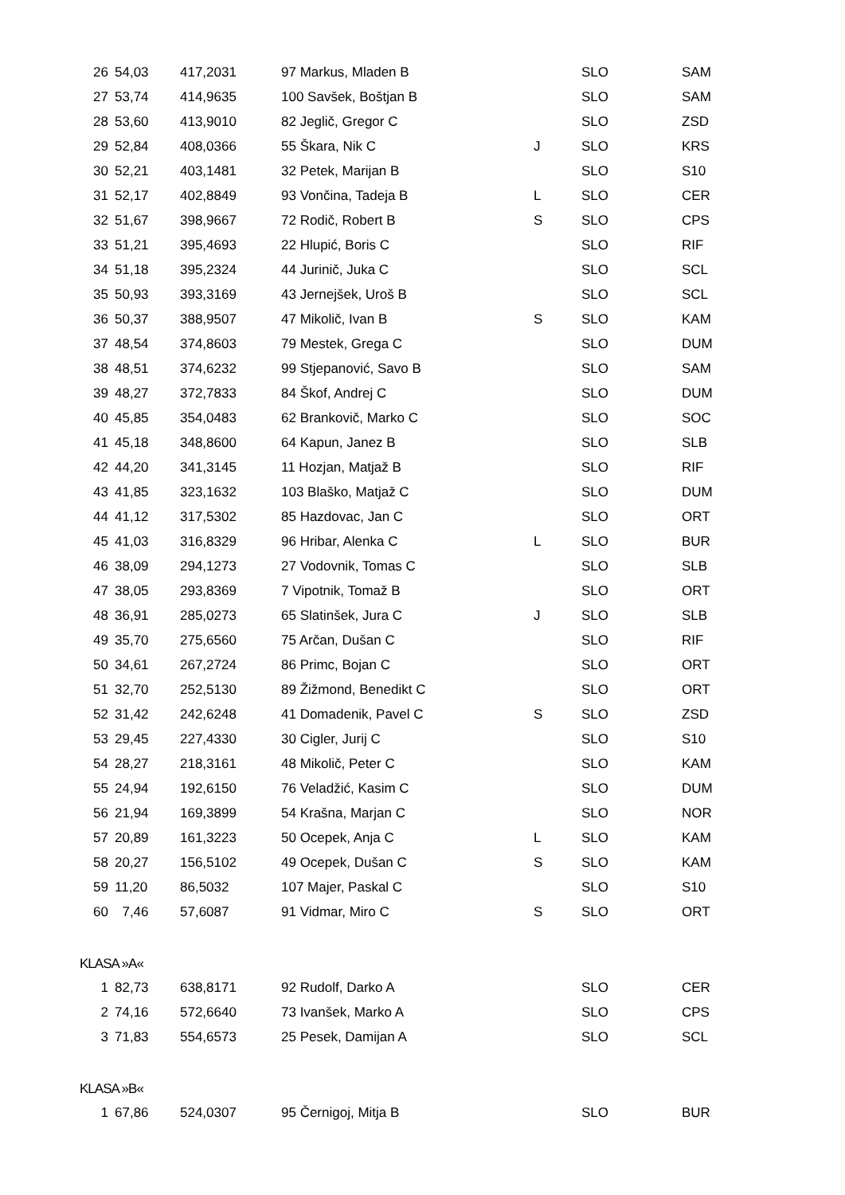| 26 | 54,03 | 417,2031 | 97 Markus, Mladen B | | SLO | SAM |
| 27 | 53,74 | 414,9635 | 100 Savšek, Boštjan B | | SLO | SAM |
| 28 | 53,60 | 413,9010 | 82 Jeglič, Gregor C | | SLO | ZSD |
| 29 | 52,84 | 408,0366 | 55 Škara, Nik C | J | SLO | KRS |
| 30 | 52,21 | 403,1481 | 32 Petek, Marijan B | | SLO | S10 |
| 31 | 52,17 | 402,8849 | 93 Vončina, Tadeja B | L | SLO | CER |
| 32 | 51,67 | 398,9667 | 72 Rodič, Robert B | S | SLO | CPS |
| 33 | 51,21 | 395,4693 | 22 Hlupić, Boris C | | SLO | RIF |
| 34 | 51,18 | 395,2324 | 44 Jurinič, Juka C | | SLO | SCL |
| 35 | 50,93 | 393,3169 | 43 Jernejšek, Uroš B | | SLO | SCL |
| 36 | 50,37 | 388,9507 | 47 Mikolič, Ivan B | S | SLO | KAM |
| 37 | 48,54 | 374,8603 | 79 Mestek, Grega C | | SLO | DUM |
| 38 | 48,51 | 374,6232 | 99 Stjepanović, Savo B | | SLO | SAM |
| 39 | 48,27 | 372,7833 | 84 Škof, Andrej C | | SLO | DUM |
| 40 | 45,85 | 354,0483 | 62 Brankovič, Marko C | | SLO | SOC |
| 41 | 45,18 | 348,8600 | 64 Kapun, Janez B | | SLO | SLB |
| 42 | 44,20 | 341,3145 | 11 Hozjan, Matjaž B | | SLO | RIF |
| 43 | 41,85 | 323,1632 | 103 Blaško, Matjaž C | | SLO | DUM |
| 44 | 41,12 | 317,5302 | 85 Hazdovac, Jan C | | SLO | ORT |
| 45 | 41,03 | 316,8329 | 96 Hribar, Alenka C | L | SLO | BUR |
| 46 | 38,09 | 294,1273 | 27 Vodovnik, Tomas C | | SLO | SLB |
| 47 | 38,05 | 293,8369 | 7 Vipotnik, Tomaž B | | SLO | ORT |
| 48 | 36,91 | 285,0273 | 65 Slatinšek, Jura C | J | SLO | SLB |
| 49 | 35,70 | 275,6560 | 75 Arčan, Dušan C | | SLO | RIF |
| 50 | 34,61 | 267,2724 | 86 Primc, Bojan C | | SLO | ORT |
| 51 | 32,70 | 252,5130 | 89 Žižmond, Benedikt C | | SLO | ORT |
| 52 | 31,42 | 242,6248 | 41 Domadenik, Pavel C | S | SLO | ZSD |
| 53 | 29,45 | 227,4330 | 30 Cigler, Jurij C | | SLO | S10 |
| 54 | 28,27 | 218,3161 | 48 Mikolič, Peter C | | SLO | KAM |
| 55 | 24,94 | 192,6150 | 76 Veladžić, Kasim C | | SLO | DUM |
| 56 | 21,94 | 169,3899 | 54 Krašna, Marjan C | | SLO | NOR |
| 57 | 20,89 | 161,3223 | 50 Ocepek, Anja C | L | SLO | KAM |
| 58 | 20,27 | 156,5102 | 49 Ocepek, Dušan C | S | SLO | KAM |
| 59 | 11,20 | 86,5032 | 107 Majer, Paskal C | | SLO | S10 |
| 60 | 7,46 | 57,6087 | 91 Vidmar, Miro C | S | SLO | ORT |
KLASA »A«
| 1 | 82,73 | 638,8171 | 92 Rudolf, Darko A | | SLO | CER |
| 2 | 74,16 | 572,6640 | 73 Ivanšek, Marko A | | SLO | CPS |
| 3 | 71,83 | 554,6573 | 25 Pesek, Damijan A | | SLO | SCL |
KLASA »B«
| 1 | 67,86 | 524,0307 | 95 Černigoj, Mitja B | | SLO | BUR |